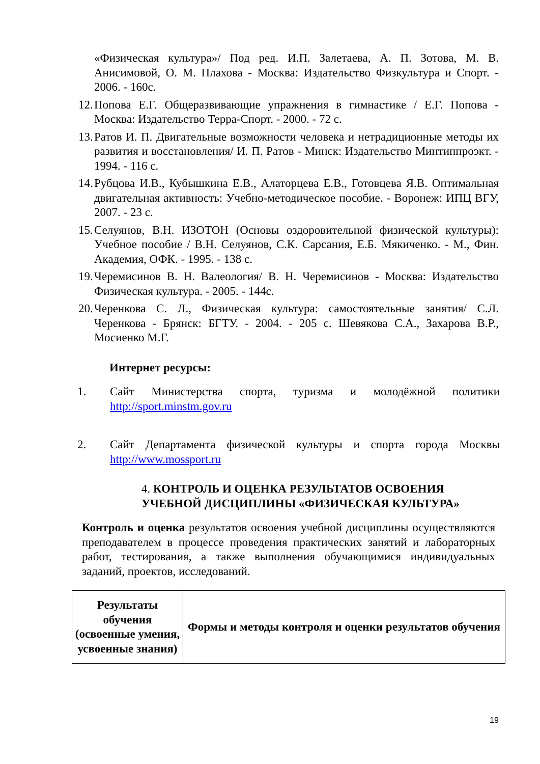«Физическая культура»/ Под ред. И.П. Залетаева, А. П. Зотова, М. В. Анисимовой, О. М. Плахова - Москва: Издательство Физкультура и Спорт. - 2006. - 160с.
12. Попова Е.Г. Общеразвивающие упражнения в гимнастике / Е.Г. Попова - Москва: Издательство Терра-Спорт. - 2000. - 72 с.
13. Ратов И. П. Двигательные возможности человека и нетрадиционные методы их развития и восстановления/ И. П. Ратов - Минск: Издательство Минтиппроэкт. - 1994. - 116 с.
14. Рубцова И.В., Кубышкина Е.В., Алаторцева Е.В., Готовцева Я.В. Оптимальная двигательная активность: Учебно-методическое пособие. - Воронеж: ИПЦ ВГУ, 2007. - 23 с.
15. Селуянов, В.Н. ИЗОТОН (Основы оздоровительной физической культуры): Учебное пособие / В.Н. Селуянов, С.К. Сарсания, Е.Б. Мякиченко. - М., Фин. Академия, ОФК. - 1995. - 138 с.
19. Черемисинов В. Н. Валеология/ В. Н. Черемисинов - Москва: Издательство Физическая культура. - 2005. - 144с.
20. Черенкова С. Л., Физическая культура: самостоятельные занятия/ С.Л. Черенкова - Брянск: БГТУ. - 2004. - 205 с. Шевякова С.А., Захарова В.Р., Мосиенко М.Г.
Интернет ресурсы:
1. Сайт Министерства спорта, туризма и молодёжной политики http://sport.minstm.gov.ru
2. Сайт Департамента физической культуры и спорта города Москвы http://www.mossport.ru
4. КОНТРОЛЬ И ОЦЕНКА РЕЗУЛЬТАТОВ ОСВОЕНИЯ
УЧЕБНОЙ ДИСЦИПЛИНЫ «ФИЗИЧЕСКАЯ КУЛЬТУРА»
Контроль и оценка результатов освоения учебной дисциплины осуществляются преподавателем в процессе проведения практических занятий и лабораторных работ, тестирования, а также выполнения обучающимися индивидуальных заданий, проектов, исследований.
| Результаты обучения (освоенные умения, усвоенные знания) | Формы и методы контроля и оценки результатов обучения |
| --- | --- |
19